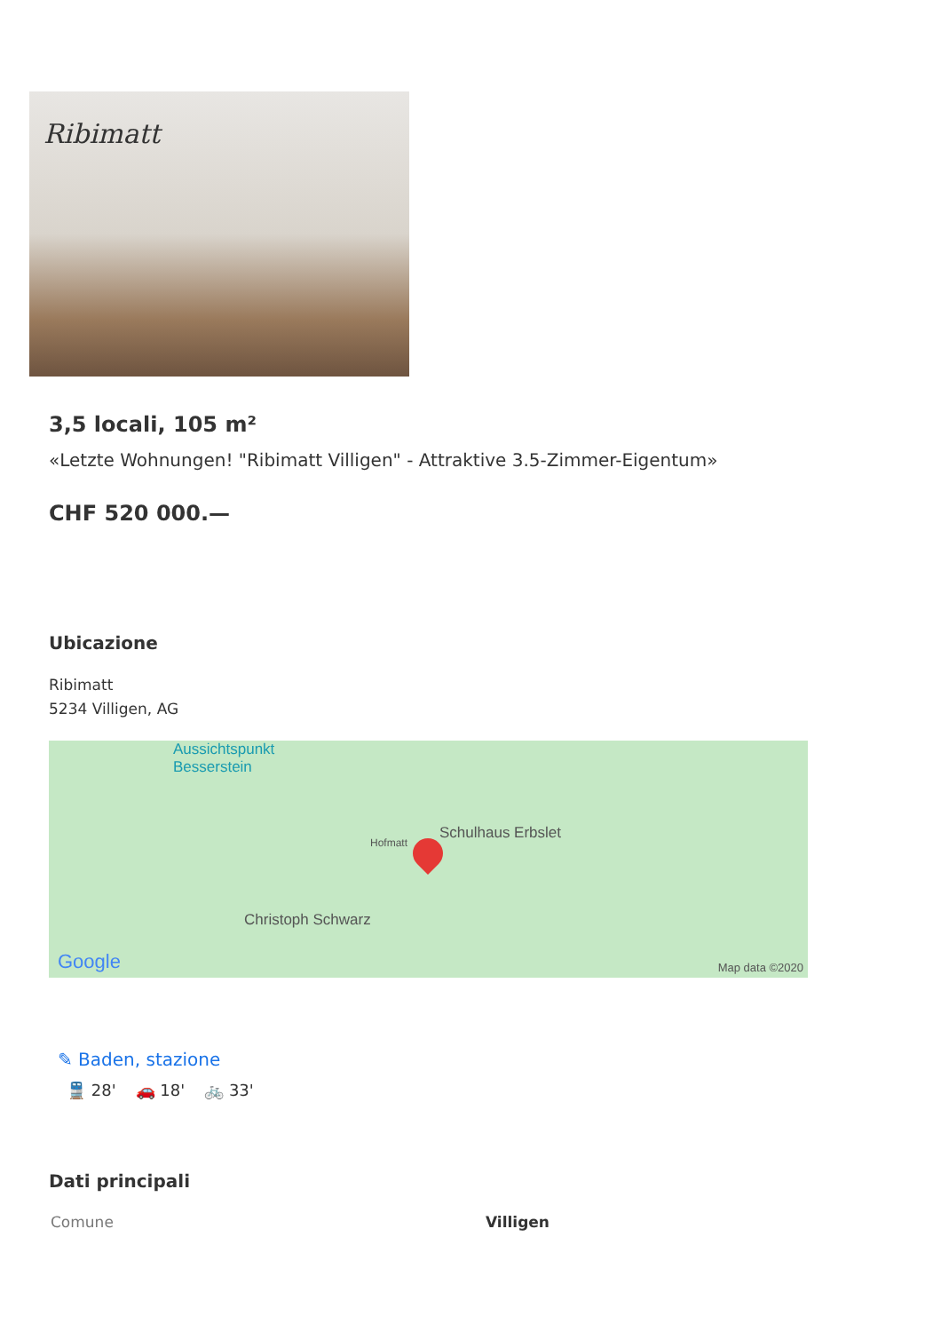Ribimatt
3,5 locali, 105 m²
«Letzte Wohnungen! "Ribimatt Villigen" - Attraktive 3.5-Zimmer-Eigentum»
CHF 520 000.—
Ubicazione
Ribimatt
5234 Villigen, AG
Aussichtspunkt
Besserstein
Schulhaus Erbslet
Hofmatt
Christoph Schwarz
Google Map data ©2020
✎ Baden, stazione
🚆 28' 🚗 18' 🚲 33'
Dati principali
| Comune | Villigen |